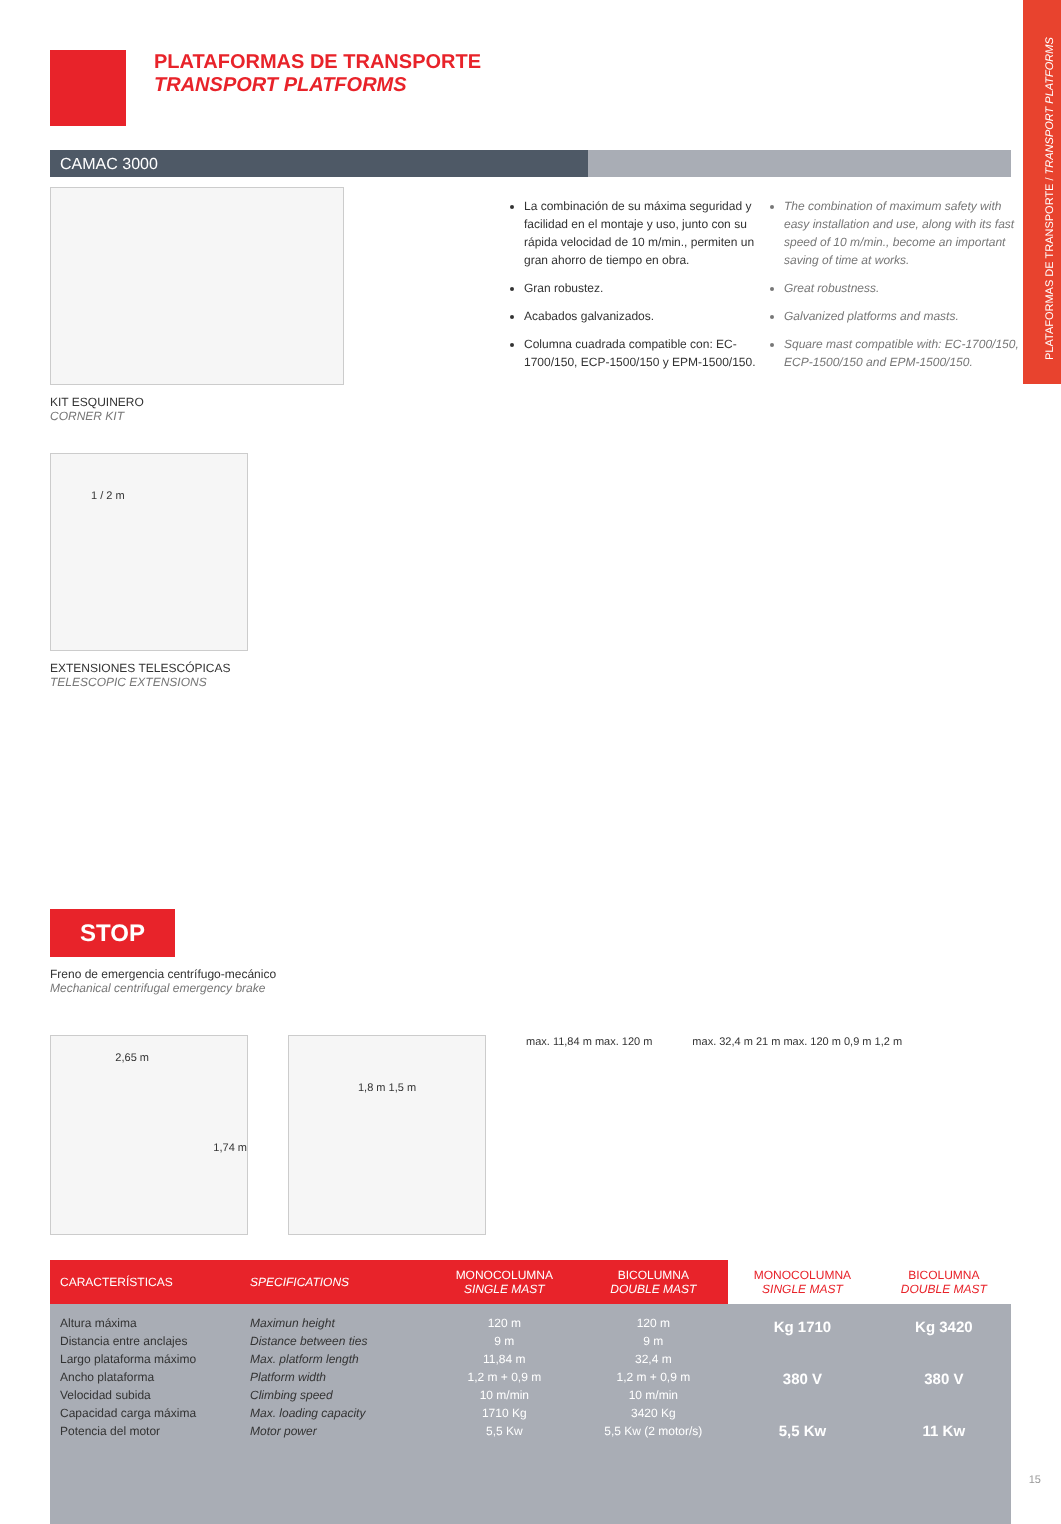PLATAFORMAS DE TRANSPORTE / TRANSPORT PLATFORMS
PLATAFORMAS DE TRANSPORTE
TRANSPORT PLATFORMS
CAMAC 3000
KIT ESQUINERO
CORNER KIT
1 / 2 m
EXTENSIONES TELESCÓPICAS
TELESCOPIC EXTENSIONS
STOP
Freno de emergencia centrífugo-mecánico
Mechanical centrifugal emergency brake
La combinación de su máxima seguridad y facilidad en el montaje y uso, junto con su rápida velocidad de 10 m/min., permiten un gran ahorro de tiempo en obra.
Gran robustez.
Acabados galvanizados.
Columna cuadrada compatible con: EC-1700/150, ECP-1500/150 y EPM-1500/150.
The combination of maximum safety with easy installation and use, along with its fast speed of 10 m/min., become an important saving of time at works.
Great robustness.
Galvanized platforms and masts.
Square mast compatible with: EC-1700/150, ECP-1500/150 and EPM-1500/150.
2,65 m 1,74 m
1,8 m 1,5 m
max. 11,84 m max. 120 m max. 32,4 m 21 m max. 120 m 0,9 m 1,2 m
| CARACTERÍSTICAS | SPECIFICATIONS | MONOCOLUMNA SINGLE MAST | BICOLUMNA DOUBLE MAST | MONOCOLUMNA SINGLE MAST | BICOLUMNA DOUBLE MAST |
| --- | --- | --- | --- | --- | --- |
| Altura máxima Distancia entre anclajes Largo plataforma máximo Ancho plataforma Velocidad subida Capacidad carga máxima Potencia del motor | Maximun height Distance between ties Max. platform length Platform width Climbing speed Max. loading capacity Motor power | 120 m 9 m 11,84 m 1,2 m + 0,9 m 10 m/min 1710 Kg 5,5 Kw | 120 m 9 m 32,4 m 1,2 m + 0,9 m 10 m/min 3420 Kg 5,5 Kw (2 motor/s) | Kg 1710 380 V 5,5 Kw | Kg 3420 380 V 11 Kw |
15